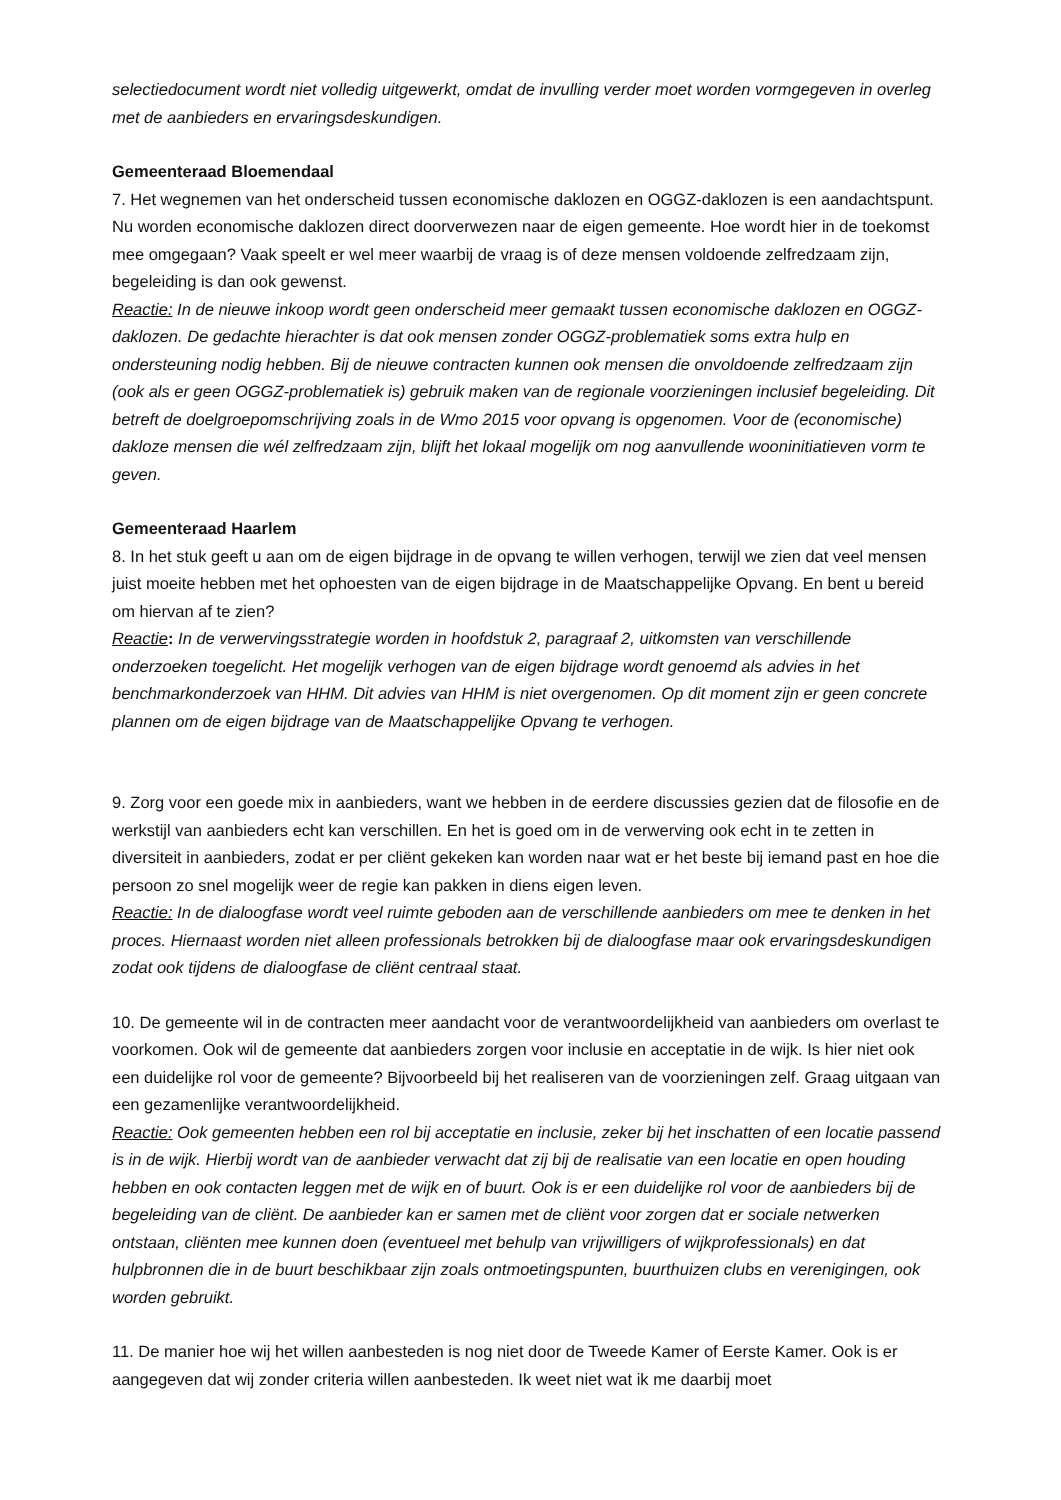selectiedocument wordt niet volledig uitgewerkt, omdat de invulling verder moet worden vormgegeven in overleg met de aanbieders en ervaringsdeskundigen.
Gemeenteraad Bloemendaal
7. Het wegnemen van het onderscheid tussen economische daklozen en OGGZ-daklozen is een aandachtspunt. Nu worden economische daklozen direct doorverwezen naar de eigen gemeente. Hoe wordt hier in de toekomst mee omgegaan? Vaak speelt er wel meer waarbij de vraag is of deze mensen voldoende zelfredzaam zijn, begeleiding is dan ook gewenst.
Reactie: In de nieuwe inkoop wordt geen onderscheid meer gemaakt tussen economische daklozen en OGGZ-daklozen. De gedachte hierachter is dat ook mensen zonder OGGZ-problematiek soms extra hulp en ondersteuning nodig hebben. Bij de nieuwe contracten kunnen ook mensen die onvoldoende zelfredzaam zijn (ook als er geen OGGZ-problematiek is) gebruik maken van de regionale voorzieningen inclusief begeleiding. Dit betreft de doelgroepomschrijving zoals in de Wmo 2015 voor opvang is opgenomen. Voor de (economische) dakloze mensen die wél zelfredzaam zijn, blijft het lokaal mogelijk om nog aanvullende wooninitiatieven vorm te geven.
Gemeenteraad Haarlem
8. In het stuk geeft u aan om de eigen bijdrage in de opvang te willen verhogen, terwijl we zien dat veel mensen juist moeite hebben met het ophoesten van de eigen bijdrage in de Maatschappelijke Opvang. En bent u bereid om hiervan af te zien?
Reactie: In de verwervingsstrategie worden in hoofdstuk 2, paragraaf 2, uitkomsten van verschillende onderzoeken toegelicht. Het mogelijk verhogen van de eigen bijdrage wordt genoemd als advies in het benchmarkonderzoek van HHM. Dit advies van HHM is niet overgenomen. Op dit moment zijn er geen concrete plannen om de eigen bijdrage van de Maatschappelijke Opvang te verhogen.
9. Zorg voor een goede mix in aanbieders, want we hebben in de eerdere discussies gezien dat de filosofie en de werkstijl van aanbieders echt kan verschillen. En het is goed om in de verwerving ook echt in te zetten in diversiteit in aanbieders, zodat er per cliënt gekeken kan worden naar wat er het beste bij iemand past en hoe die persoon zo snel mogelijk weer de regie kan pakken in diens eigen leven.
Reactie: In de dialoogfase wordt veel ruimte geboden aan de verschillende aanbieders om mee te denken in het proces. Hiernaast worden niet alleen professionals betrokken bij de dialoogfase maar ook ervaringsdeskundigen zodat ook tijdens de dialoogfase de cliënt centraal staat.
10. De gemeente wil in de contracten meer aandacht voor de verantwoordelijkheid van aanbieders om overlast te voorkomen. Ook wil de gemeente dat aanbieders zorgen voor inclusie en acceptatie in de wijk. Is hier niet ook een duidelijke rol voor de gemeente? Bijvoorbeeld bij het realiseren van de voorzieningen zelf. Graag uitgaan van een gezamenlijke verantwoordelijkheid.
Reactie: Ook gemeenten hebben een rol bij acceptatie en inclusie, zeker bij het inschatten of een locatie passend is in de wijk. Hierbij wordt van de aanbieder verwacht dat zij bij de realisatie van een locatie en open houding hebben en ook contacten leggen met de wijk en of buurt. Ook is er een duidelijke rol voor de aanbieders bij de begeleiding van de cliënt. De aanbieder kan er samen met de cliënt voor zorgen dat er sociale netwerken ontstaan, cliënten mee kunnen doen (eventueel met behulp van vrijwilligers of wijkprofessionals) en dat hulpbronnen die in de buurt beschikbaar zijn zoals ontmoetingspunten, buurthuizen clubs en verenigingen, ook worden gebruikt.
11. De manier hoe wij het willen aanbesteden is nog niet door de Tweede Kamer of Eerste Kamer. Ook is er aangegeven dat wij zonder criteria willen aanbesteden. Ik weet niet wat ik me daarbij moet